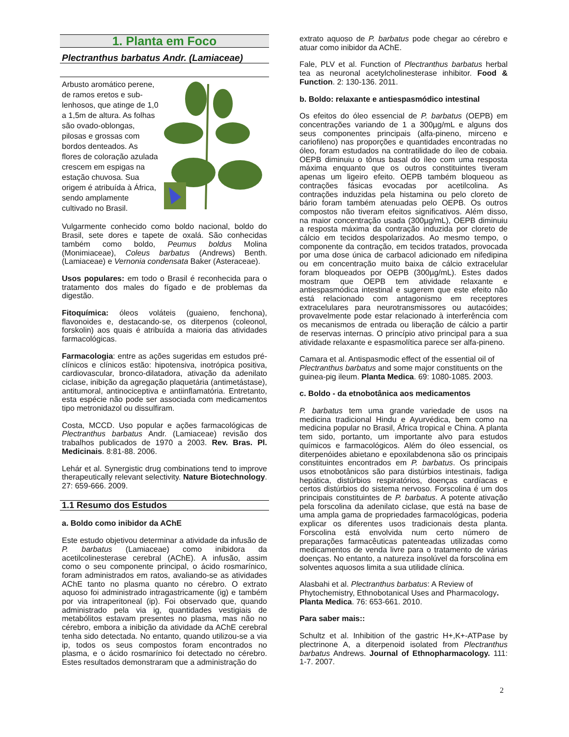1. Planta em Foco
Plectranthus barbatus Andr. (Lamiaceae)
Arbusto aromático perene, de ramos eretos e sub-lenhosos, que atinge de 1,0 a 1,5m de altura. As folhas são ovado-oblongas, pilosas e grossas com bordos denteados. As flores de coloração azulada crescem em espigas na estação chuvosa. Sua origem é atribuída à África, sendo amplamente cultivado no Brasil.
Vulgarmente conhecido como boldo nacional, boldo do Brasil, sete dores e tapete de oxalá. São conhecidas também como boldo, Peumus boldus Molina (Monimiaceae), Coleus barbatus (Andrews) Benth. (Lamiaceae) e Vernonia condensata Baker (Asteraceae).
Usos populares: em todo o Brasil é reconhecida para o tratamento dos males do fígado e de problemas da digestão.
Fitoquímica: óleos voláteis (guaieno, fenchona), flavonoides e, destacando-se, os diterpenos (coleonol, forskolin) aos quais é atribuída a maioria das atividades farmacológicas.
Farmacologia: entre as ações sugeridas em estudos pré-clínicos e clínicos estão: hipotensiva, inotrópica positiva, cardiovascular, bronco-dilatadora, ativação da adenilato ciclase, inibição da agregação plaquetária (antimetástase), antitumoral, antinociceptiva e antiinflamatória. Entretanto, esta espécie não pode ser associada com medicamentos tipo metronidazol ou dissulfiram.
Costa, MCCD. Uso popular e ações farmacológicas de Plectranthus barbatus Andr. (Lamiaceae) revisão dos trabalhos publicados de 1970 a 2003. Rev. Bras. Pl. Medicinais. 8:81-88. 2006.
Lehár et al. Synergistic drug combinations tend to improve therapeutically relevant selectivity. Nature Biotechnology. 27: 659-666. 2009.
1.1 Resumo dos Estudos
a. Boldo como inibidor da AChE
Este estudo objetivou determinar a atividade da infusão de P. barbatus (Lamiaceae) como inibidora da acetilcolinesterase cerebral (AChE). A infusão, assim como o seu componente principal, o ácido rosmarínico, foram administrados em ratos, avaliando-se as atividades AChE tanto no plasma quanto no cérebro. O extrato aquoso foi administrado intragastricamente (ig) e também por via intraperitoneal (ip). Foi observado que, quando administrado pela via ig, quantidades vestigiais de metabólitos estavam presentes no plasma, mas não no cérebro, embora a inibição da atividade da AChE cerebral tenha sido detectada. No entanto, quando utilizou-se a via ip, todos os seus compostos foram encontrados no plasma, e o ácido rosmarínico foi detectado no cérebro. Estes resultados demonstraram que a administração do
extrato aquoso de P. barbatus pode chegar ao cérebro e atuar como inibidor da AChE.
Fale, PLV et al. Function of Plectranthus barbatus herbal tea as neuronal acetylcholinesterase inhibitor. Food & Function. 2: 130-136. 2011.
b. Boldo: relaxante e antiespasmódico intestinal
Os efeitos do óleo essencial de P. barbatus (OEPB) em concentrações variando de 1 a 300µg/mL e alguns dos seus componentes principais (alfa-pineno, mirceno e cariofileno) nas proporções e quantidades encontradas no óleo, foram estudados na contratilidade do íleo de cobaia. OEPB diminuiu o tônus basal do íleo com uma resposta máxima enquanto que os outros constituintes tiveram apenas um ligeiro efeito. OEPB também bloqueou as contrações fásicas evocadas por acetilcolina. As contrações induzidas pela histamina ou pelo cloreto de bário foram também atenuadas pelo OEPB. Os outros compostos não tiveram efeitos significativos. Além disso, na maior concentração usada (300µg/mL), OEPB diminuiu a resposta máxima da contração induzida por cloreto de cálcio em tecidos despolarizados. Ao mesmo tempo, o componente da contração, em tecidos tratados, provocada por uma dose única de carbacol adicionado em nifedipina ou em concentração muito baixa de cálcio extracelular foram bloqueados por OEPB (300µg/mL). Estes dados mostram que OEPB tem atividade relaxante e antiespasmódica intestinal e sugerem que este efeito não está relacionado com antagonismo em receptores extracelulares para neurotransmissores ou autacóides; provavelmente pode estar relacionado à interferência com os mecanismos de entrada ou liberação de cálcio a partir de reservas internas. O princípio ativo principal para a sua atividade relaxante e espasmolítica parece ser alfa-pineno.
Camara et al. Antispasmodic effect of the essential oil of Plectranthus barbatus and some major constituents on the guinea-pig ileum. Planta Medica. 69: 1080-1085. 2003.
c. Boldo - da etnobotânica aos medicamentos
P. barbatus tem uma grande variedade de usos na medicina tradicional Hindu e Ayurvédica, bem como na medicina popular no Brasil, África tropical e China. A planta tem sido, portanto, um importante alvo para estudos químicos e farmacológicos. Além do óleo essencial, os diterpenóides abietano e epoxilabdenona são os principais constituintes encontrados em P. barbatus. Os principais usos etnobotânicos são para distúrbios intestinais, fadiga hepática, distúrbios respiratórios, doenças cardíacas e certos distúrbios do sistema nervoso. Forscolina é um dos principais constituintes de P. barbatus. A potente ativação pela forscolina da adenilato ciclase, que está na base de uma ampla gama de propriedades farmacológicas, poderia explicar os diferentes usos tradicionais desta planta. Forscolina está envolvida num certo número de preparações farmacêuticas patenteadas utilizadas como medicamentos de venda livre para o tratamento de várias doenças. No entanto, a natureza insolúvel da forscolina em solventes aquosos limita a sua utilidade clínica.
Alasbahi et al. Plectranthus barbatus: A Review of Phytochemistry, Ethnobotanical Uses and Pharmacology. Planta Medica. 76: 653-661. 2010.
Para saber mais::
Schultz et al. Inhibition of the gastric H+,K+-ATPase by plectrinone A, a diterpenoid isolated from Plectranthus barbatus Andrews. Journal of Ethnopharmacology. 111: 1-7. 2007.
2